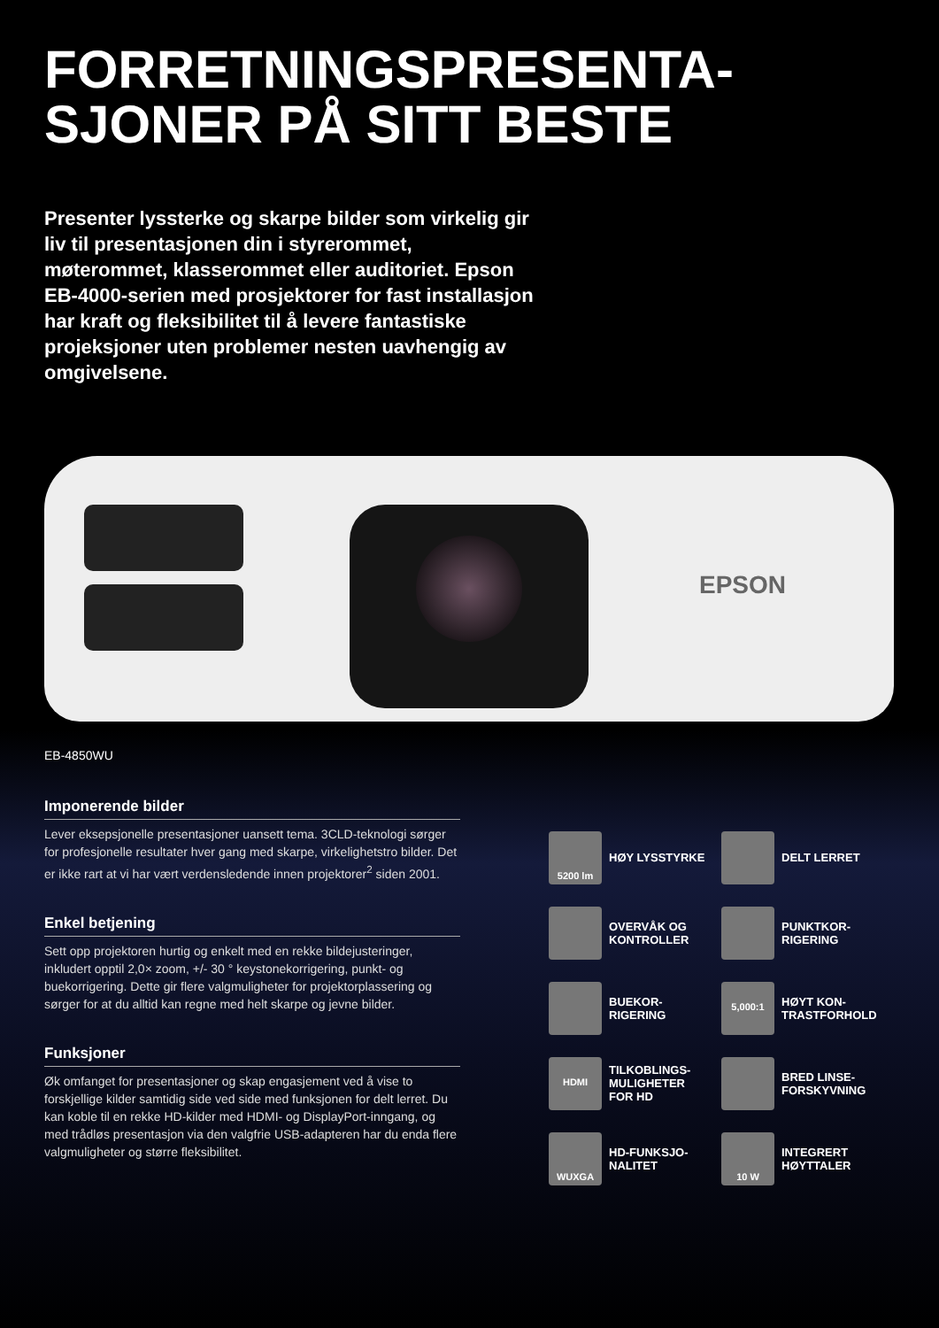FORRETNINGSPRESENTA-
SJONER PÅ SITT BESTE
Presenter lyssterke og skarpe bilder som virkelig gir liv til presentasjonen din i styrerommet, møterommet, klasserommet eller auditoriet. Epson EB-4000-serien med prosjektorer for fast installasjon har kraft og fleksibilitet til å levere fantastiske projeksjoner uten problemer nesten uavhengig av omgivelsene.
EPSON
EB-4850WU
Imponerende bilder
Lever eksepsjonelle presentasjoner uansett tema. 3CLD-teknologi sørger for profesjonelle resultater hver gang med skarpe, virkelighetstro bilder. Det er ikke rart at vi har vært verdensledende innen projektorer<sup>2</sup> siden 2001.
Enkel betjening
Sett opp projektoren hurtig og enkelt med en rekke bildejusteringer, inkludert opptil 2,0× zoom, +/- 30 ° keystonekorrigering, punkt- og buekorrigering. Dette gir flere valgmuligheter for projektorplassering og sørger for at du alltid kan regne med helt skarpe og jevne bilder.
Funksjoner
Øk omfanget for presentasjoner og skap engasjement ved å vise to forskjellige kilder samtidig side ved side med funksjonen for delt lerret. Du kan koble til en rekke HD-kilder med HDMI- og DisplayPort-inngang, og med trådløs presentasjon via den valgfrie USB-adapteren har du enda flere valgmuligheter og større fleksibilitet.
5200 lm
HØY LYSSTYRKE
DELT LERRET
OVERVÅK OG KONTROLLER
PUNKTKOR-
RIGERING
BUEKOR-
RIGERING
5,000:1
HØYT KON-
TRASTFORHOLD
HDMI
TILKOBLINGS-
MULIGHETER
FOR HD
BRED LINSE-
FORSKYVNING
WUXGA
HD-FUNKSJO-
NALITET
10 W
INTEGRERT
HØYTTALER